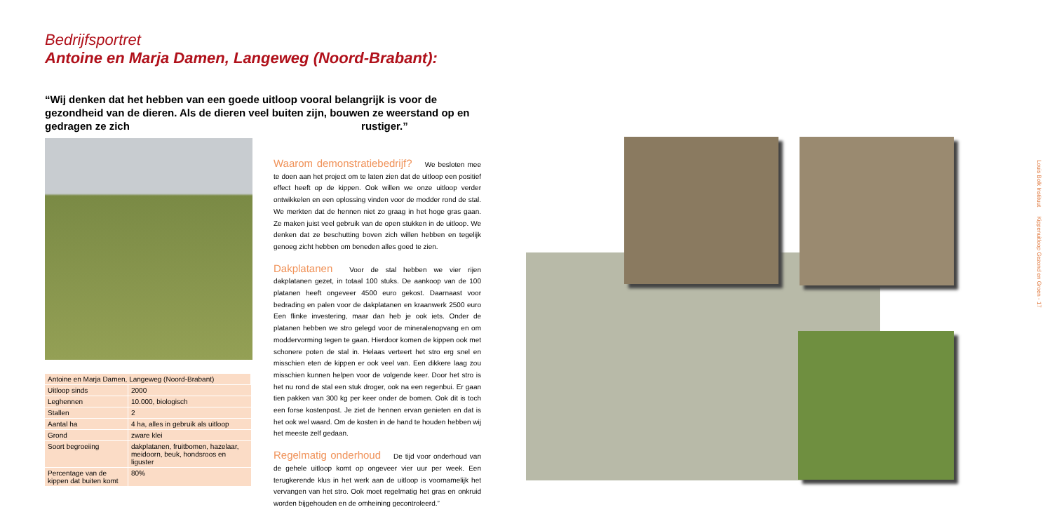Bedrijfsportret
Antoine en Marja Damen, Langeweg (Noord-Brabant):
“Wij denken dat het hebben van een goede uitloop vooral belangrijk is voor de gezondheid van de dieren. Als de dieren veel buiten zijn, bouwen ze weerstand op en gedragen ze zich rustiger.”
| Antoine en Marja Damen, Langeweg (Noord-Brabant) | |
| Uitloop sinds | 2000 |
| Leghennen | 10.000, biologisch |
| Stallen | 2 |
| Aantal ha | 4 ha, alles in gebruik als uitloop |
| Grond | zware klei |
| Soort begroeiing | dakplatanen, fruitbomen, hazelaar, meidoorn, beuk, hondsroos en liguster |
| Percentage van de kippen dat buiten komt | 80% |
Waarom demonstratiebedrijf? We besloten mee te doen aan het project om te laten zien dat de uitloop een positief effect heeft op de kippen. Ook willen we onze uitloop verder ontwikkelen en een oplossing vinden voor de modder rond de stal. We merkten dat de hennen niet zo graag in het hoge gras gaan. Ze maken juist veel gebruik van de open stukken in de uitloop. We denken dat ze beschutting boven zich willen hebben en tegelijk genoeg zicht hebben om beneden alles goed te zien.
Dakplatanen Voor de stal hebben we vier rijen dakplatanen gezet, in totaal 100 stuks. De aankoop van de 100 platanen heeft ongeveer 4500 euro gekost. Daarnaast voor bedrading en palen voor de dakplatanen en kraanwerk 2500 euro Een flinke investering, maar dan heb je ook iets. Onder de platanen hebben we stro gelegd voor de mineralenopvang en om moddervorming tegen te gaan. Hierdoor komen de kippen ook met schonere poten de stal in. Helaas verteert het stro erg snel en misschien eten de kippen er ook veel van. Een dikkere laag zou misschien kunnen helpen voor de volgende keer. Door het stro is het nu rond de stal een stuk droger, ook na een regenbui. Er gaan tien pakken van 300 kg per keer onder de bomen. Ook dit is toch een forse kostenpost. Je ziet de hennen ervan genieten en dat is het ook wel waard. Om de kosten in de hand te houden hebben wij het meeste zelf gedaan.
Regelmatig onderhoud De tijd voor onderhoud van de gehele uitloop komt op ongeveer vier uur per week. Een terugkerende klus in het werk aan de uitloop is voornamelijk het vervangen van het stro. Ook moet regelmatig het gras en onkruid worden bijgehouden en de omheining gecontroleerd.”
Louis Bolk Instituut Kippenuitloop Gezond en Groen - 17